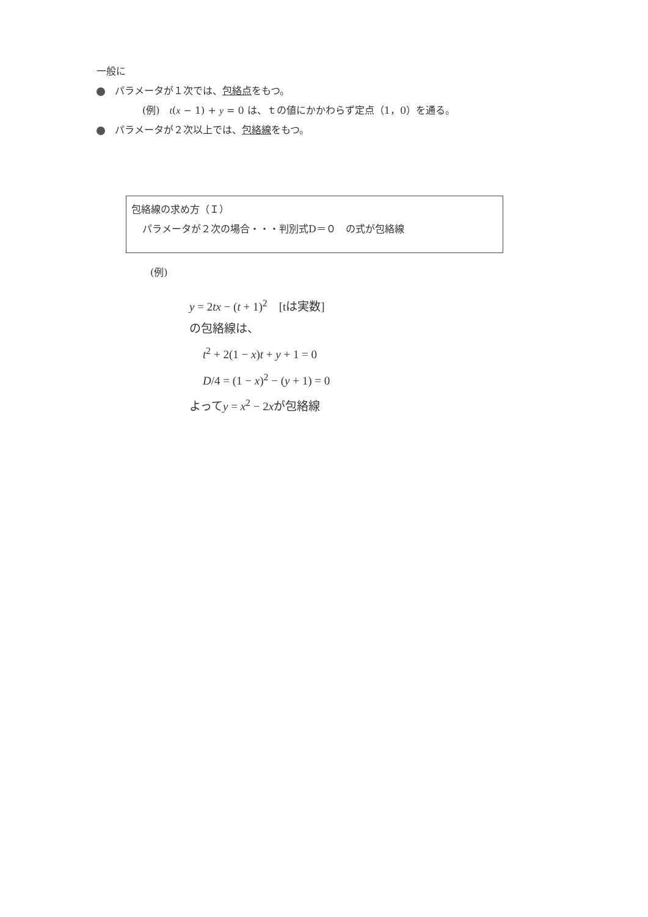一般に
パラメータが１次では、包絡点をもつ。
(例)　t(x − 1) + y = 0 は、ｔの値にかかわらず定点（1，0）を通る。
パラメータが２次以上では、包絡線をもつ。
包絡線の求め方（Ｉ）
パラメータが２次の場合・・・判別式D＝０　の式が包絡線
(例)
y = 2tx − (t + 1)<sup>2</sup>　[tは実数]
の包絡線は、
t<sup>2</sup> + 2(1 − x)t + y + 1 = 0
D/4 = (1 − x)<sup>2</sup> − (y + 1) = 0
よってy = x<sup>2</sup> − 2xが包絡線